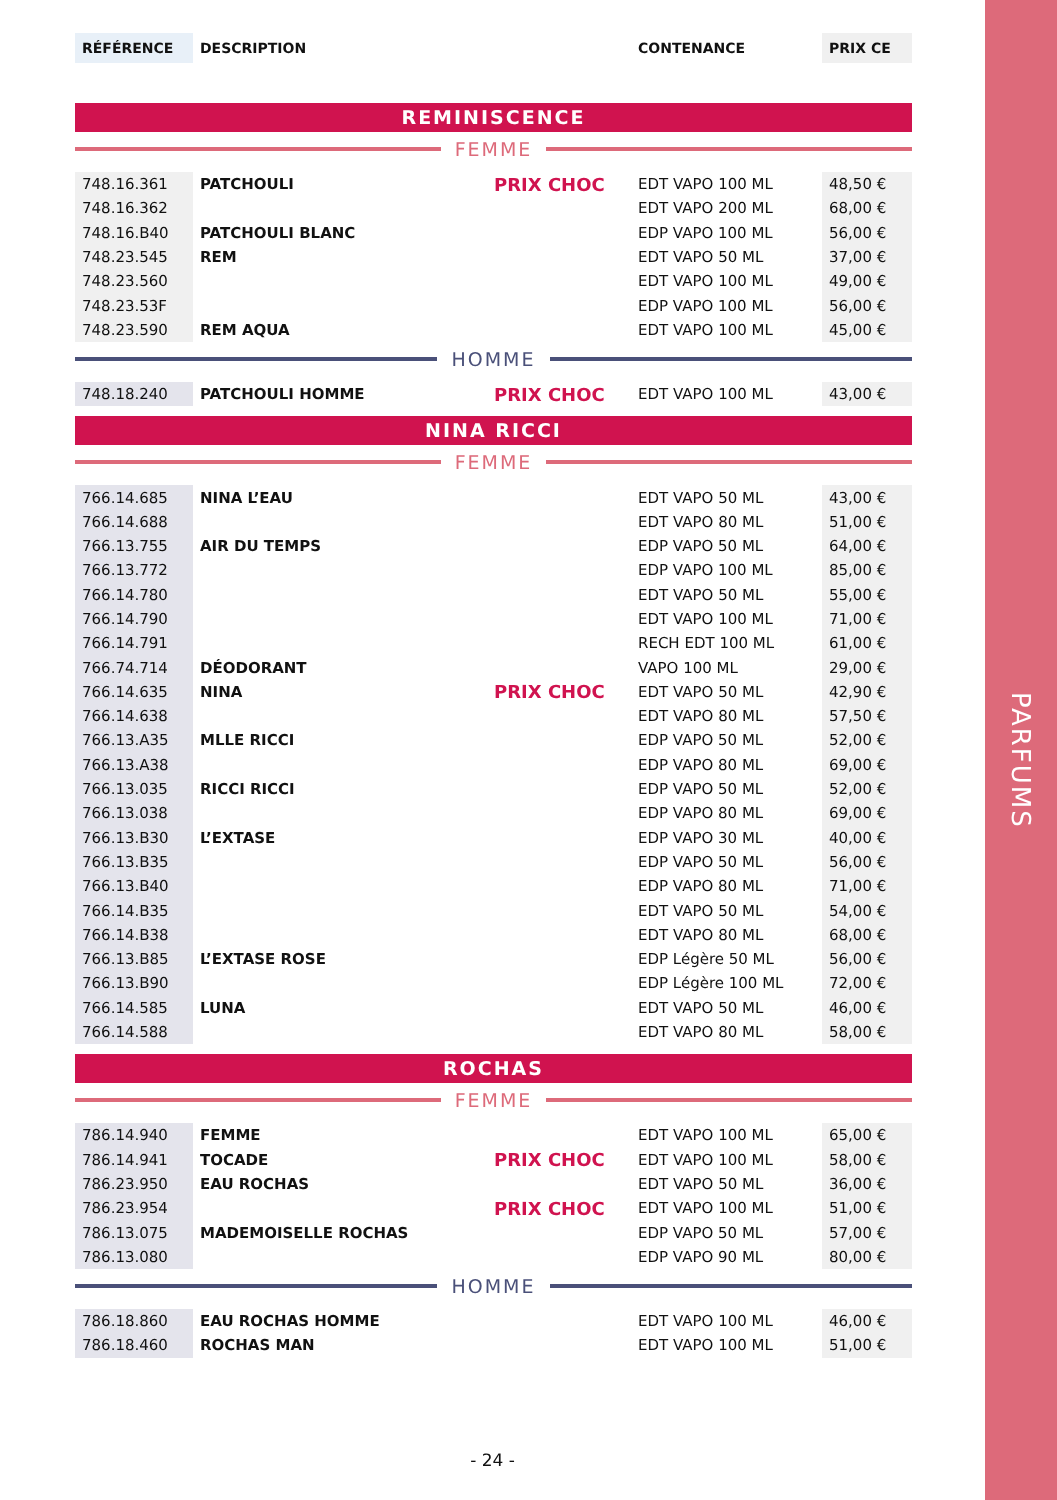PARFUMS
| RÉFÉRENCE | DESCRIPTION | | CONTENANCE | PRIX CE |
REMINISCENCE
FEMME
| 748.16.361 | PATCHOULI | PRIX CHOC | EDT VAPO 100 ML | 48,50 € |
| 748.16.362 | | | EDT VAPO 200 ML | 68,00 € |
| 748.16.B40 | PATCHOULI BLANC | | EDP VAPO 100 ML | 56,00 € |
| 748.23.545 | REM | | EDT VAPO 50 ML | 37,00 € |
| 748.23.560 | | | EDT VAPO 100 ML | 49,00 € |
| 748.23.53F | | | EDP VAPO 100 ML | 56,00 € |
| 748.23.590 | REM AQUA | | EDT VAPO 100 ML | 45,00 € |
HOMME
| 748.18.240 | PATCHOULI HOMME | PRIX CHOC | EDT VAPO 100 ML | 43,00 € |
NINA RICCI
FEMME
| 766.14.685 | NINA L’EAU | | EDT VAPO 50 ML | 43,00 € |
| 766.14.688 | | | EDT VAPO 80 ML | 51,00 € |
| 766.13.755 | AIR DU TEMPS | | EDP VAPO 50 ML | 64,00 € |
| 766.13.772 | | | EDP VAPO 100 ML | 85,00 € |
| 766.14.780 | | | EDT VAPO 50 ML | 55,00 € |
| 766.14.790 | | | EDT VAPO 100 ML | 71,00 € |
| 766.14.791 | | | RECH EDT 100 ML | 61,00 € |
| 766.74.714 | DÉODORANT | | VAPO 100 ML | 29,00 € |
| 766.14.635 | NINA | PRIX CHOC | EDT VAPO 50 ML | 42,90 € |
| 766.14.638 | | | EDT VAPO 80 ML | 57,50 € |
| 766.13.A35 | MLLE RICCI | | EDP VAPO 50 ML | 52,00 € |
| 766.13.A38 | | | EDP VAPO 80 ML | 69,00 € |
| 766.13.035 | RICCI RICCI | | EDP VAPO 50 ML | 52,00 € |
| 766.13.038 | | | EDP VAPO 80 ML | 69,00 € |
| 766.13.B30 | L’EXTASE | | EDP VAPO 30 ML | 40,00 € |
| 766.13.B35 | | | EDP VAPO 50 ML | 56,00 € |
| 766.13.B40 | | | EDP VAPO 80 ML | 71,00 € |
| 766.14.B35 | | | EDT VAPO 50 ML | 54,00 € |
| 766.14.B38 | | | EDT VAPO 80 ML | 68,00 € |
| 766.13.B85 | L’EXTASE ROSE | | EDP Légère 50 ML | 56,00 € |
| 766.13.B90 | | | EDP Légère 100 ML | 72,00 € |
| 766.14.585 | LUNA | | EDT VAPO 50 ML | 46,00 € |
| 766.14.588 | | | EDT VAPO 80 ML | 58,00 € |
ROCHAS
FEMME
| 786.14.940 | FEMME | | EDT VAPO 100 ML | 65,00 € |
| 786.14.941 | TOCADE | PRIX CHOC | EDT VAPO 100 ML | 58,00 € |
| 786.23.950 | EAU ROCHAS | | EDT VAPO 50 ML | 36,00 € |
| 786.23.954 | | PRIX CHOC | EDT VAPO 100 ML | 51,00 € |
| 786.13.075 | MADEMOISELLE ROCHAS | | EDP VAPO 50 ML | 57,00 € |
| 786.13.080 | | | EDP VAPO 90 ML | 80,00 € |
HOMME
| 786.18.860 | EAU ROCHAS HOMME | | EDT VAPO 100 ML | 46,00 € |
| 786.18.460 | ROCHAS MAN | | EDT VAPO 100 ML | 51,00 € |
- 24 -